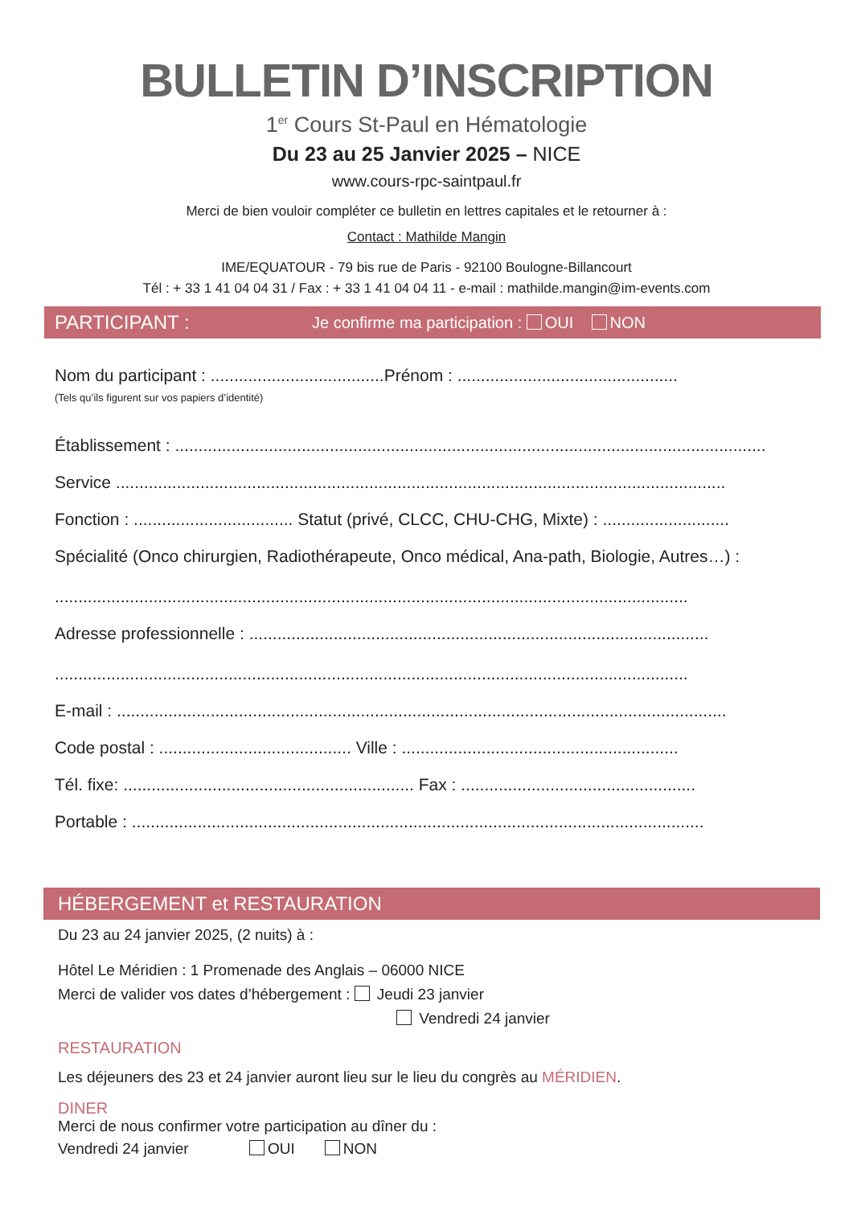BULLETIN D’INSCRIPTION
1<sup>er</sup> Cours St-Paul en Hématologie
Du 23 au 25 Janvier 2025 – NICE
www.cours-rpc-saintpaul.fr
Merci de bien vouloir compléter ce bulletin en lettres capitales et le retourner à :
Contact : Mathilde Mangin
IME/EQUATOUR - 79 bis rue de Paris - 92100 Boulogne-Billancourt
Tél : + 33 1 41 04 04 31 / Fax : + 33 1 41 04 04 11 - e-mail : mathilde.mangin@im-events.com
PARTICIPANT : Je confirme ma participation : OUI NON
Nom du participant : .....................................Prénom : ...............................................
(Tels qu’ils figurent sur vos papiers d’identité)
Établissement : ..............................................................................................................................
Service ..................................................................................................................................
Fonction : .................................. Statut (privé, CLCC, CHU-CHG, Mixte) : ...........................
Spécialité (Onco chirurgien, Radiothérapeute, Onco médical, Ana-path, Biologie, Autres…) :
.......................................................................................................................................
Adresse professionnelle : ..................................................................................................
.......................................................................................................................................
E-mail : ..................................................................................................................................
Code postal : ......................................... Ville : ...........................................................
Tél. fixe: .............................................................. Fax : ..................................................
Portable : ..........................................................................................................................
HÉBERGEMENT et RESTAURATION
Du 23 au 24 janvier 2025, (2 nuits) à :
Hôtel Le Méridien : 1 Promenade des Anglais – 06000 NICE
Merci de valider vos dates d’hébergement : Jeudi 23 janvier
Vendredi 24 janvier
RESTAURATION
Les déjeuners des 23 et 24 janvier auront lieu sur le lieu du congrès au MÉRIDIEN.
DINER
Merci de nous confirmer votre participation au dîner du :
Vendredi 24 janvier OUI NON